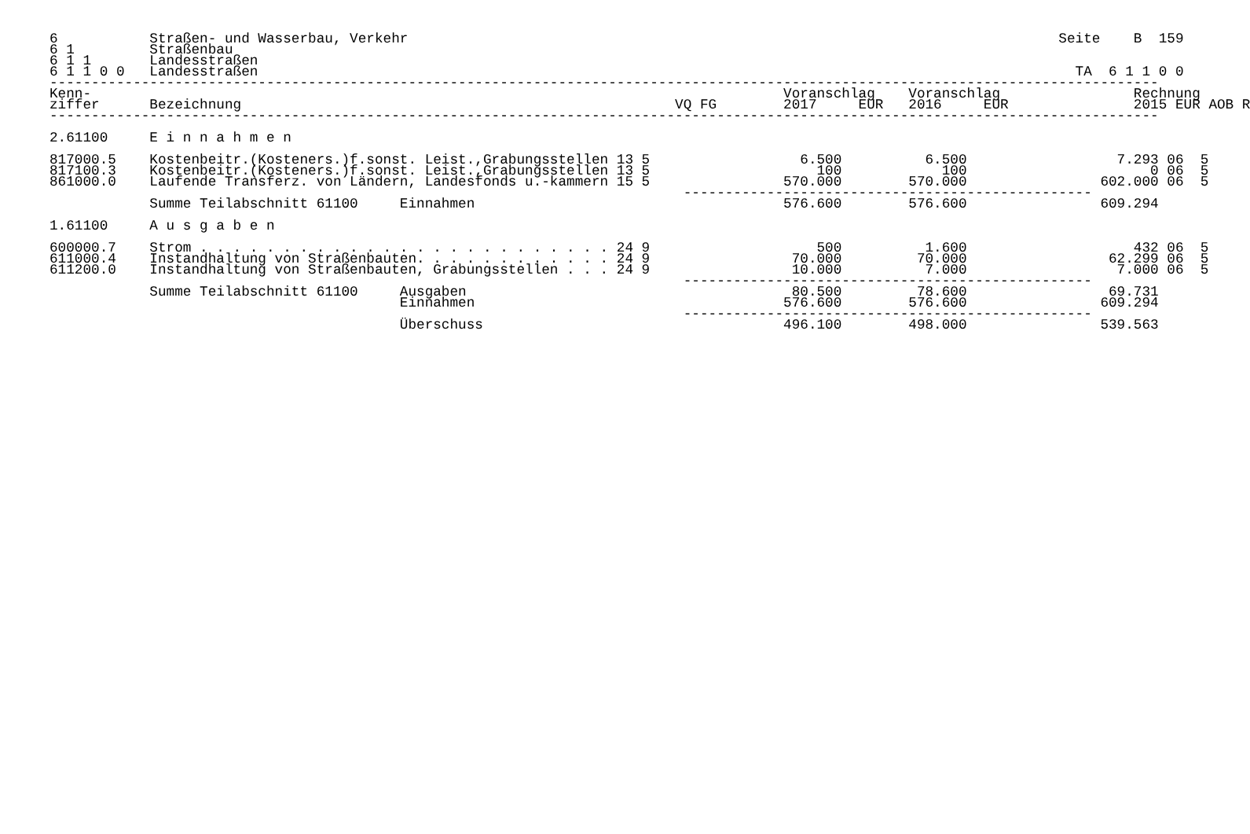6           Straßen- und Wasserbau, Verkehr                                                                              Seite    B  159
6 1         Straßenbau
6 1 1       Landesstraßen
6 1 1 0 0   Landesstraßen                                                                                                  TA  6 1 1 0 0
-------------------------------------------------------------------------------------------------------------------------------------
Kenn-                                                                                   Voranschlag    Voranschlag                Rechnung
ziffer      Bezeichnung                                                    VQ FG        2017     EUR   2016     EUR               2015 EUR AOB R
-------------------------------------------------------------------------------------------------------------------------------------

2.61100     E i n n a h m e n

817000.5    Kostenbeitr.(Kosteners.)f.sonst. Leist.,Grabungsstellen 13 5                  6.500          6.500                  7.293 06  5
817100.3    Kostenbeitr.(Kosteners.)f.sonst. Leist.,Grabungsstellen 13 5                    100            100                      0 06  5
861000.0    Laufende Transferz. von Ländern, Landesfonds u.-kammern 15 5                570.000        570.000                602.000 06  5
                                                                            -------------------------------------------------
            Summe Teilabschnitt 61100     Einnahmen                                     576.600        576.600                609.294

1.61100     A u s g a b e n

600000.7    Strom . . . . . . . . . . . . . . . . . . . . . . . . . 24 9                    500          1.600                    432 06  5
611000.4    Instandhaltung von Straßenbauten. . . . . . . . . . . . 24 9                 70.000         70.000                 62.299 06  5
611200.0    Instandhaltung von Straßenbauten, Grabungsstellen . . . 24 9                 10.000          7.000                  7.000 06  5
                                                                            -------------------------------------------------
            Summe Teilabschnitt 61100     Ausgaben                                       80.500         78.600                 69.731
                                          Einnahmen                                     576.600        576.600                609.294
                                                                            -------------------------------------------------
                                          Überschuss                                    496.100        498.000                539.563